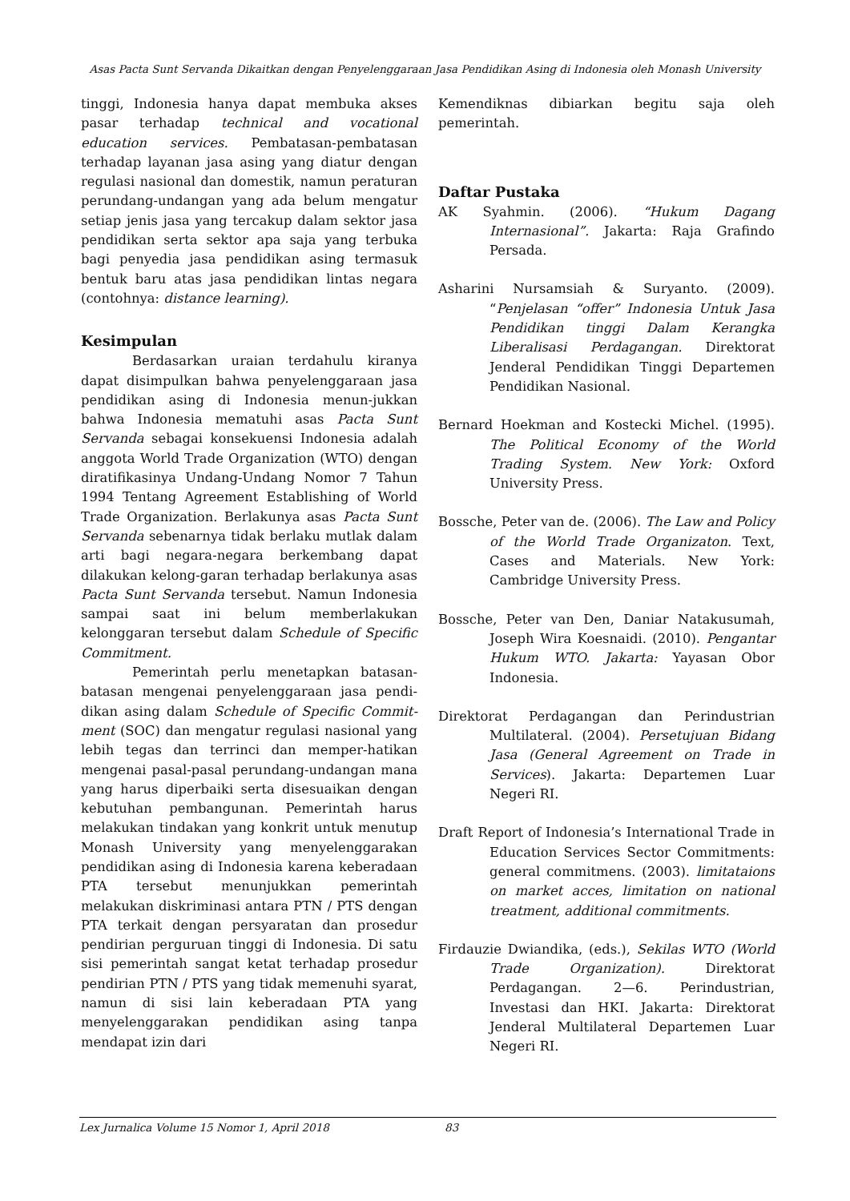Asas Pacta Sunt Servanda Dikaitkan dengan Penyelenggaraan Jasa Pendidikan Asing di Indonesia oleh Monash University
tinggi, Indonesia hanya dapat membuka akses pasar terhadap technical and vocational education services. Pembatasan-pembatasan terhadap layanan jasa asing yang diatur dengan regulasi nasional dan domestik, namun peraturan perundang-undangan yang ada belum mengatur setiap jenis jasa yang tercakup dalam sektor jasa pendidikan serta sektor apa saja yang terbuka bagi penyedia jasa pendidikan asing termasuk bentuk baru atas jasa pendidikan lintas negara (contohnya: distance learning).
Kesimpulan
Berdasarkan uraian terdahulu kiranya dapat disimpulkan bahwa penyelenggaraan jasa pendidikan asing di Indonesia menun-jukkan bahwa Indonesia mematuhi asas Pacta Sunt Servanda sebagai konsekuensi Indonesia adalah anggota World Trade Organization (WTO) dengan diratifikasinya Undang-Undang Nomor 7 Tahun 1994 Tentang Agreement Establishing of World Trade Organization. Berlakunya asas Pacta Sunt Servanda sebenarnya tidak berlaku mutlak dalam arti bagi negara-negara berkembang dapat dilakukan kelong-garan terhadap berlakunya asas Pacta Sunt Servanda tersebut. Namun Indonesia sampai saat ini belum memberlakukan kelonggaran tersebut dalam Schedule of Specific Commitment.
Pemerintah perlu menetapkan batasan-batasan mengenai penyelenggaraan jasa pendi-dikan asing dalam Schedule of Specific Commit-ment (SOC) dan mengatur regulasi nasional yang lebih tegas dan terrinci dan memper-hatikan mengenai pasal-pasal perundang-undangan mana yang harus diperbaiki serta disesuaikan dengan kebutuhan pembangunan. Pemerintah harus melakukan tindakan yang konkrit untuk menutup Monash University yang menyelenggarakan pendidikan asing di Indonesia karena keberadaan PTA tersebut menunjukkan pemerintah melakukan diskriminasi antara PTN / PTS dengan PTA terkait dengan persyaratan dan prosedur pendirian perguruan tinggi di Indonesia. Di satu sisi pemerintah sangat ketat terhadap prosedur pendirian PTN / PTS yang tidak memenuhi syarat, namun di sisi lain keberadaan PTA yang menyelenggarakan pendidikan asing tanpa mendapat izin dari
Kemendiknas dibiarkan begitu saja oleh pemerintah.
Daftar Pustaka
AK Syahmin. (2006). “Hukum Dagang Internasional”. Jakarta: Raja Grafindo Persada.
Asharini Nursamsiah & Suryanto. (2009). “Penjelasan “offer” Indonesia Untuk Jasa Pendidikan tinggi Dalam Kerangka Liberalisasi Perdagangan. Direktorat Jenderal Pendidikan Tinggi Departemen Pendidikan Nasional.
Bernard Hoekman and Kostecki Michel. (1995). The Political Economy of the World Trading System. New York: Oxford University Press.
Bossche, Peter van de. (2006). The Law and Policy of the World Trade Organizaton. Text, Cases and Materials. New York: Cambridge University Press.
Bossche, Peter van Den, Daniar Natakusumah, Joseph Wira Koesnaidi. (2010). Pengantar Hukum WTO. Jakarta: Yayasan Obor Indonesia.
Direktorat Perdagangan dan Perindustrian Multilateral. (2004). Persetujuan Bidang Jasa (General Agreement on Trade in Services). Jakarta: Departemen Luar Negeri RI.
Draft Report of Indonesia’s International Trade in Education Services Sector Commitments: general commitmens. (2003). limitataions on market acces, limitation on national treatment, additional commitments.
Firdauzie Dwiandika, (eds.), Sekilas WTO (World Trade Organization). Direktorat Perdagangan. 2—6. Perindustrian, Investasi dan HKI. Jakarta: Direktorat Jenderal Multilateral Departemen Luar Negeri RI.
Lex Jurnalica Volume 15 Nomor 1, April 2018 83